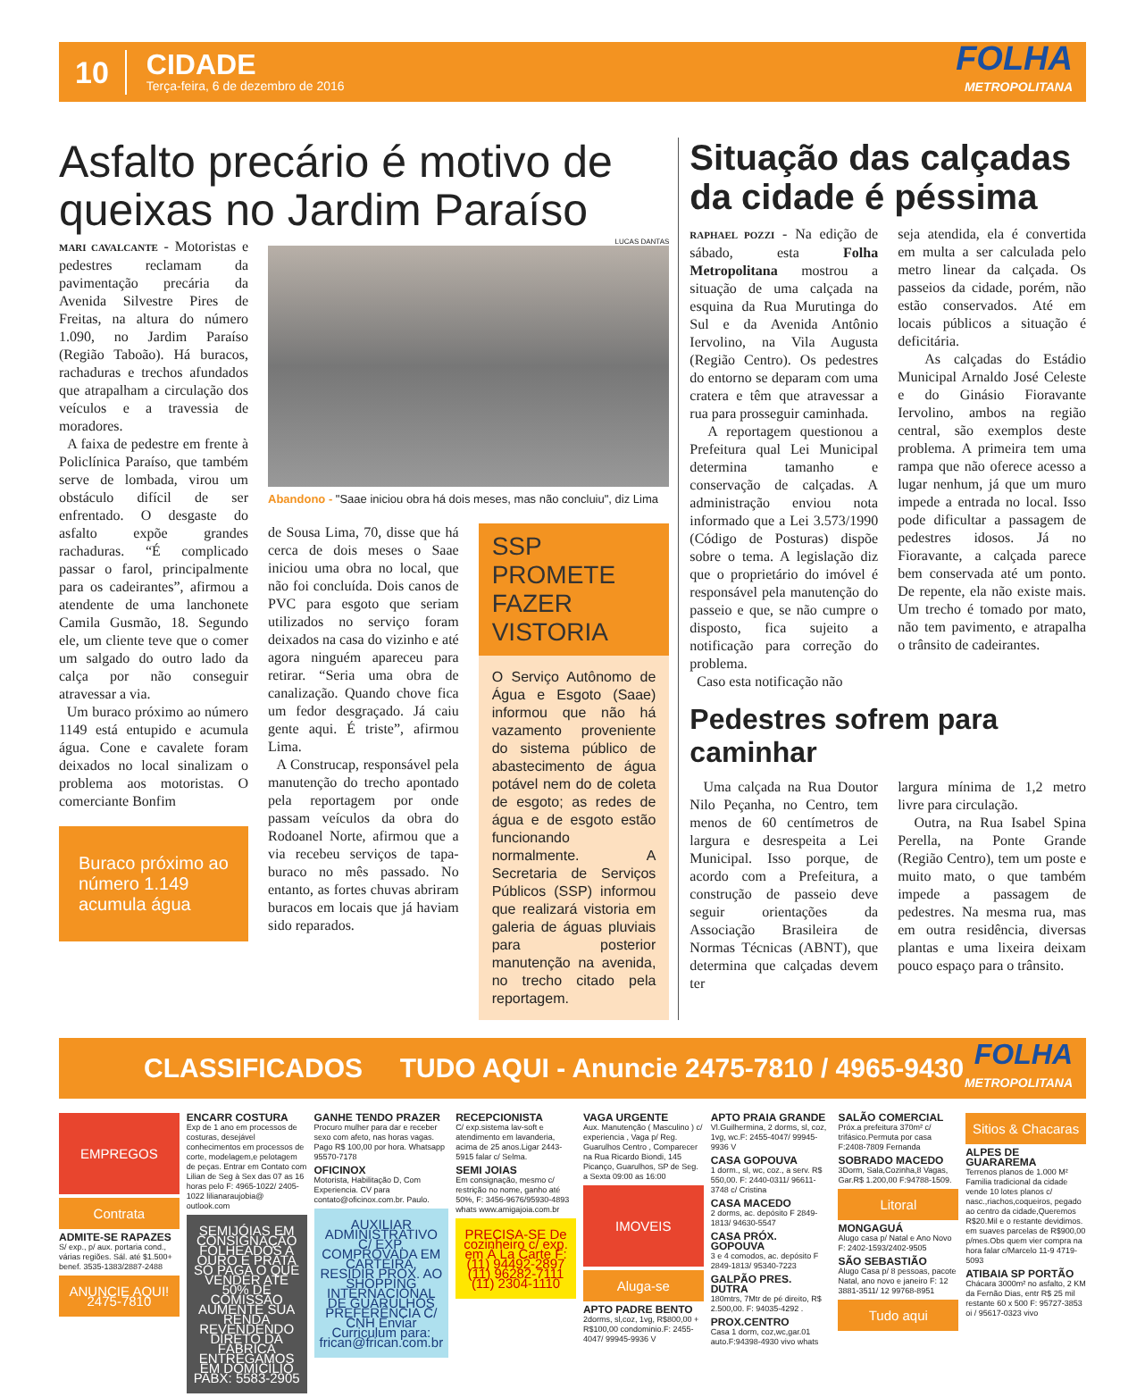10
CIDADE
Terça-feira, 6 de dezembro de 2016
FOLHA
METROPOLITANA
Asfalto precário é motivo de queixas no Jardim Paraíso
MARI CAVALCANTE - Motoristas e pedestres reclamam da pavimentação precária da Avenida Silvestre Pires de Freitas, na altura do número 1.090, no Jardim Paraíso (Região Taboão). Há buracos, rachaduras e trechos afundados que atrapalham a circulação dos veículos e a travessia de moradores.
A faixa de pedestre em frente à Policlínica Paraíso, que também serve de lombada, virou um obstáculo difícil de ser enfrentado. O desgaste do asfalto expõe grandes rachaduras. “É complicado passar o farol, principalmente para os cadeirantes”, afirmou a atendente de uma lanchonete Camila Gusmão, 18. Segundo ele, um cliente teve que o comer um salgado do outro lado da calça por não conseguir atravessar a via.
Um buraco próximo ao número 1149 está entupido e acumula água. Cone e cavalete foram deixados no local sinalizam o problema aos motoristas. O comerciante Bonfim
Buraco próximo ao número 1.149 acumula água
LUCAS DANTAS
Abandono - "Saae iniciou obra há dois meses, mas não concluiu", diz Lima
de Sousa Lima, 70, disse que há cerca de dois meses o Saae iniciou uma obra no local, que não foi concluída. Dois canos de PVC para esgoto que seriam utilizados no serviço foram deixados na casa do vizinho e até agora ninguém apareceu para retirar. “Seria uma obra de canalização. Quando chove fica um fedor desgraçado. Já caiu gente aqui. É triste”, afirmou Lima.
A Construcap, responsável pela manutenção do trecho apontado pela reportagem por onde passam veículos da obra do Rodoanel Norte, afirmou que a via recebeu serviços de tapa-buraco no mês passado. No entanto, as fortes chuvas abriram buracos em locais que já haviam sido reparados.
SSP PROMETE FAZER VISTORIA
O Serviço Autônomo de Água e Esgoto (Saae) informou que não há vazamento proveniente do sistema público de abastecimento de água potável nem do de coleta de esgoto; as redes de água e de esgoto estão funcionando normalmente. A Secretaria de Serviços Públicos (SSP) informou que realizará vistoria em galeria de águas pluviais para posterior manutenção na avenida, no trecho citado pela reportagem.
Situação das calçadas da cidade é péssima
RAPHAEL POZZI - Na edição de sábado, esta Folha Metropolitana mostrou a situação de uma calçada na esquina da Rua Murutinga do Sul e da Avenida Antônio Iervolino, na Vila Augusta (Região Centro). Os pedestres do entorno se deparam com uma cratera e têm que atravessar a rua para prosseguir caminhada.
A reportagem questionou a Prefeitura qual Lei Municipal determina tamanho e conservação de calçadas. A administração enviou nota informado que a Lei 3.573/1990 (Código de Posturas) dispõe sobre o tema. A legislação diz que o proprietário do imóvel é responsável pela manutenção do passeio e que, se não cumpre o disposto, fica sujeito a notificação para correção do problema.
Caso esta notificação não
seja atendida, ela é convertida em multa a ser calculada pelo metro linear da calçada. Os passeios da cidade, porém, não estão conservados. Até em locais públicos a situação é deficitária.
As calçadas do Estádio Municipal Arnaldo José Celeste e do Ginásio Fioravante Iervolino, ambos na região central, são exemplos deste problema. A primeira tem uma rampa que não oferece acesso a lugar nenhum, já que um muro impede a entrada no local. Isso pode dificultar a passagem de pedestres idosos. Já no Fioravante, a calçada parece bem conservada até um ponto. De repente, ela não existe mais. Um trecho é tomado por mato, não tem pavimento, e atrapalha o trânsito de cadeirantes.
Pedestres sofrem para caminhar
Uma calçada na Rua Doutor Nilo Peçanha, no Centro, tem menos de 60 centímetros de largura e desrespeita a Lei Municipal. Isso porque, de acordo com a Prefeitura, a construção de passeio deve seguir orientações da Associação Brasileira de Normas Técnicas (ABNT), que determina que calçadas devem ter
largura mínima de 1,2 metro livre para circulação.
Outra, na Rua Isabel Spina Perella, na Ponte Grande (Região Centro), tem um poste e muito mato, o que também impede a passagem de pedestres. Na mesma rua, mas em outra residência, diversas plantas e uma lixeira deixam pouco espaço para o trânsito.
CLASSIFICADOS TUDO AQUI - Anuncie 2475-7810 / 4965-9430
FOLHA
METROPOLITANA
EMPREGOS
Contrata
ADMITE-SE RAPAZES
S/ exp., p/ aux. portaria cond., várias regiões. Sál. até $1.500+ benef. 3535-1383/2887-2488
ANUNCIE AQUI! 2475-7810
ENCARR COSTURA
Exp de 1 ano em processos de costuras, desejável conhecimentos em processos de corte, modelagem,e pelotagem de peças. Entrar em Contato com Lilian de Seg à Sex das 07 as 16 horas pelo F: 4965-1022/ 2405-1022 lilianaraujobia@ outlook.com
SEMIJÓIAS EM CONSIGNAÇÃO FOLHEADOS A OURO E PRATA SÓ PAGA O QUE VENDER ATÉ 50% DE COMISSÃO AUMENTE SUA RENDA REVENDENDO DIRETO DA FÁBRICA ENTREGAMOS EM DOMICÍLIO PABX: 5583-2905
GANHE TENDO PRAZER
Procuro mulher para dar e receber sexo com afeto, nas horas vagas. Pago R$ 100,00 por hora. Whatsapp 95570-7178
OFICINOX
Motorista, Habilitação D, Com Experiencia. CV para contato@oficinox.com.br. Paulo.
AUXILIAR ADMINISTRATIVO C/ EXP. COMPROVADA EM CARTEIRA, RESIDIR PROX. AO SHOPPING INTERNACIONAL DE GUARULHOS PREFERÊNCIA C/ CNH Enviar Curriculum para: frican@frican.com.br
RECEPCIONISTA
C/ exp.sistema lav-soft e atendimento em lavanderia, acima de 25 anos.Ligar 2443-5915 falar c/ Selma.
SEMI JOIAS
Em consignação, mesmo c/ restrição no nome, ganho até 50%, F: 3456-9676/95930-4893 whats www.amigajoia.com.br
PRECISA-SE De cozinheiro c/ exp. em À La Carte F: (11) 94492-2897 (11) 96282-7111 (11) 2304-1110
VAGA URGENTE
Aux. Manutenção ( Masculino ) c/ experiencia , Vaga p/ Reg. Guarulhos Centro , Comparecer na Rua Ricardo Biondi, 145 Picanço, Guarulhos, SP de Seg. a Sexta 09:00 as 16:00
IMOVEIS
Aluga-se
APTO PADRE BENTO
2dorms, sl,coz, 1vg, R$800,00 + R$100,00 condominio.F: 2455-4047/ 99945-9936 V
APTO PRAIA GRANDE
Vl.Guilhermina, 2 dorms, sl, coz, 1vg, wc.F: 2455-4047/ 99945-9936 V
CASA GOPOUVA
1 dorm., sl, wc, coz., a serv. R$ 550,00. F: 2440-0311/ 96611-3748 c/ Cristina
CASA MACEDO
2 dorms, ac. depósito F 2849-1813/ 94630-5547
CASA PRÓX. GOPOUVA
3 e 4 comodos, ac. depósito F 2849-1813/ 95340-7223
GALPÃO PRES. DUTRA
180mtrs, 7Mtr de pé direito, R$ 2.500,00. F: 94035-4292 .
PROX.CENTRO
Casa 1 dorm, coz,wc,gar.01 auto.F:94398-4930 vivo whats
SALÃO COMERCIAL
Próx.a prefeitura 370m² c/ trifásico.Permuta por casa F:2408-7809 Fernanda
SOBRADO MACEDO
3Dorm, Sala,Cozinha,8 Vagas, Gar.R$ 1.200,00 F:94788-1509.
Litoral
MONGAGUÁ
Alugo casa p/ Natal e Ano Novo F: 2402-1593/2402-9505
SÃO SEBASTIÃO
Alugo Casa p/ 8 pessoas, pacote Natal, ano novo e janeiro F: 12 3881-3511/ 12 99768-8951
Tudo aqui
Sitios & Chacaras
ALPES DE GUARAREMA
Terrenos planos de 1.000 M² Familia tradicional da cidade vende 10 lotes planos c/ nasc.,riachos,coqueiros, pegado ao centro da cidade,Queremos R$20.Mil e o restante devidimos. em suaves parcelas de R$900,00 p/mes.Obs quem vier compra na hora falar c/Marcelo 11-9 4719-5093
ATIBAIA SP PORTÃO
Chácara 3000m² no asfalto, 2 KM da Fernão Dias, entr R$ 25 mil restante 60 x 500 F: 95727-3853 oi / 95617-0323 vivo